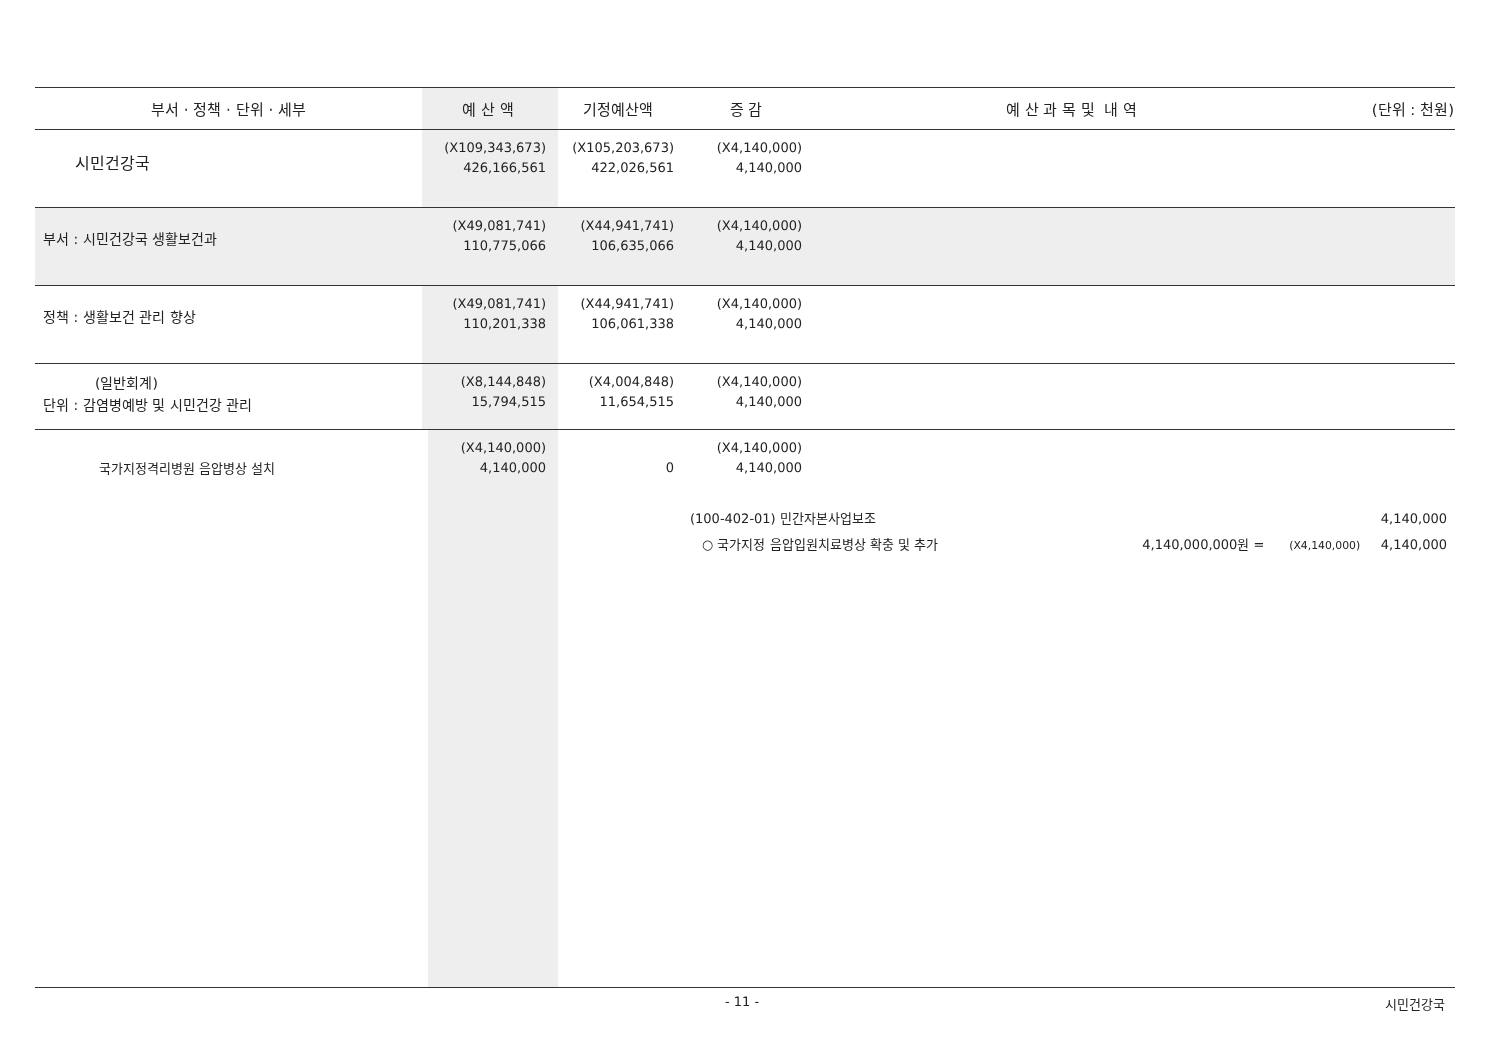| 부서 · 정책 · 단위 · 세부 | 예 산 액 | 기정예산액 | 증 감 | 예 산 과 목 및 내 역 | (단위 : 천원) |
| --- | --- | --- | --- | --- | --- |
| 시민건강국 | (X109,343,673) 426,166,561 | (X105,203,673) 422,026,561 | (X4,140,000) 4,140,000 | | |
| 부서 : 시민건강국 생활보건과 | (X49,081,741) 110,775,066 | (X44,941,741) 106,635,066 | (X4,140,000) 4,140,000 | | |
| 정책 : 생활보건 관리 향상 | (X49,081,741) 110,201,338 | (X44,941,741) 106,061,338 | (X4,140,000) 4,140,000 | | |
| (일반회계) 단위 : 감염병예방 및 시민건강 관리 | (X8,144,848) 15,794,515 | (X4,004,848) 11,654,515 | (X4,140,000) 4,140,000 | | |
| 국가지정격리병원 음압병상 설치 | (X4,140,000) 4,140,000 | 0 | (X4,140,000) 4,140,000 | | |
| | | | (100-402-01) 민간자본사업보조 4,140,000 ○ 국가지정 음압입원치료병상 확충 및 추가 4,140,000,000원 = (X4,140,000) 4,140,000 | | |
- 11 - 시민건강국